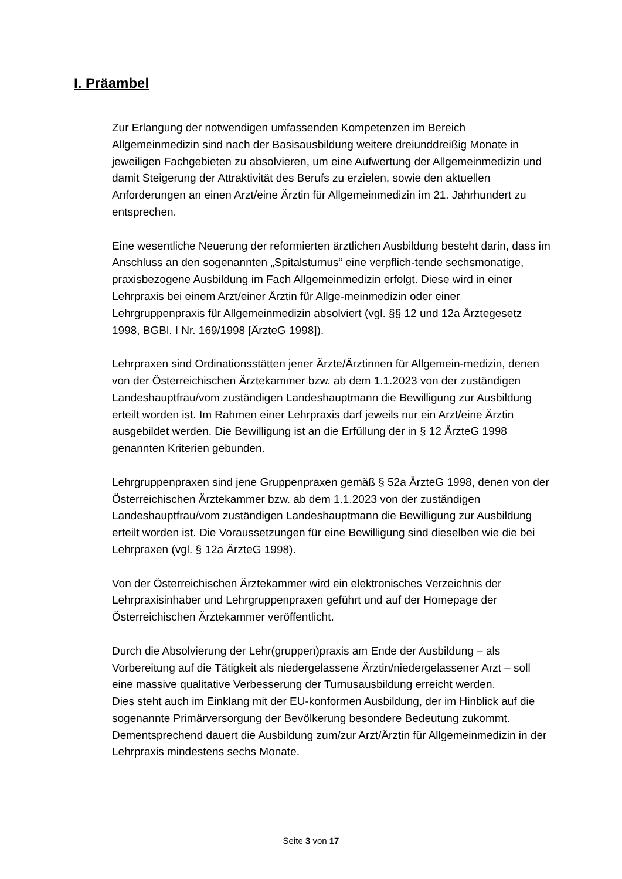I. Präambel
Zur Erlangung der notwendigen umfassenden Kompetenzen im Bereich Allgemeinmedizin sind nach der Basisausbildung weitere dreiunddreißig Monate in jeweiligen Fachgebieten zu absolvieren, um eine Aufwertung der Allgemeinmedizin und damit Steigerung der Attraktivität des Berufs zu erzielen, sowie den aktuellen Anforderungen an einen Arzt/eine Ärztin für Allgemeinmedizin im 21. Jahrhundert zu entsprechen.
Eine wesentliche Neuerung der reformierten ärztlichen Ausbildung besteht darin, dass im Anschluss an den sogenannten „Spitalsturnus“ eine verpflich-tende sechsmonatige, praxisbezogene Ausbildung im Fach Allgemeinmedizin erfolgt. Diese wird in einer Lehrpraxis bei einem Arzt/einer Ärztin für Allge-meinmedizin oder einer Lehrgruppenpraxis für Allgemeinmedizin absolviert (vgl. §§ 12 und 12a Ärztegesetz 1998, BGBl. I Nr. 169/1998 [ÄrzteG 1998]).
Lehrpraxen sind Ordinationsstätten jener Ärzte/Ärztinnen für Allgemein-medizin, denen von der Österreichischen Ärztekammer bzw. ab dem 1.1.2023 von der zuständigen Landeshauptfrau/vom zuständigen Landeshauptmann die Bewilligung zur Ausbildung erteilt worden ist. Im Rahmen einer Lehrpraxis darf jeweils nur ein Arzt/eine Ärztin ausgebildet werden. Die Bewilligung ist an die Erfüllung der in § 12 ÄrzteG 1998 genannten Kriterien gebunden.
Lehrgruppenpraxen sind jene Gruppenpraxen gemäß § 52a ÄrzteG 1998, denen von der Österreichischen Ärztekammer bzw. ab dem 1.1.2023 von der zuständigen Landeshauptfrau/vom zuständigen Landeshauptmann die Bewilligung zur Ausbildung erteilt worden ist. Die Voraussetzungen für eine Bewilligung sind dieselben wie die bei Lehrpraxen (vgl. § 12a ÄrzteG 1998).
Von der Österreichischen Ärztekammer wird ein elektronisches Verzeichnis der Lehrpraxisinhaber und Lehrgruppenpraxen geführt und auf der Homepage der Österreichischen Ärztekammer veröffentlicht.
Durch die Absolvierung der Lehr(gruppen)praxis am Ende der Ausbildung – als Vorbereitung auf die Tätigkeit als niedergelassene Ärztin/niedergelassener Arzt – soll eine massive qualitative Verbesserung der Turnusausbildung erreicht werden.
Dies steht auch im Einklang mit der EU-konformen Ausbildung, der im Hinblick auf die sogenannte Primärversorgung der Bevölkerung besondere Bedeutung zukommt. Dementsprechend dauert die Ausbildung zum/zur Arzt/Ärztin für Allgemeinmedizin in der Lehrpraxis mindestens sechs Monate.
Seite 3 von 17